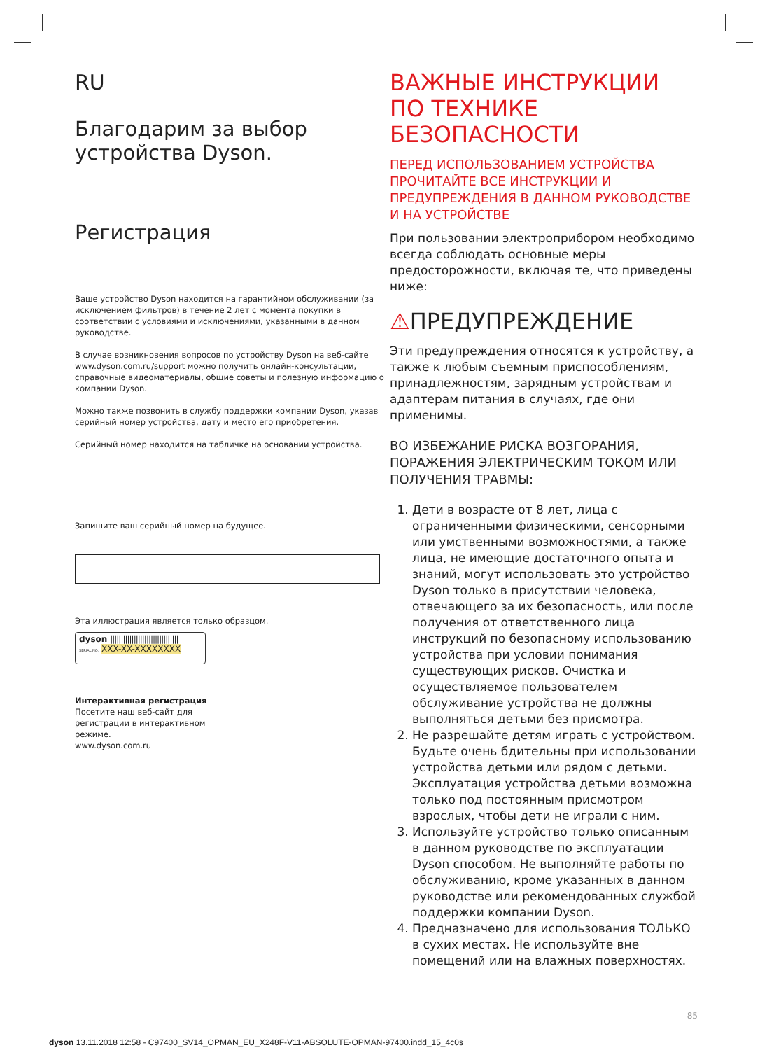RU
Благодарим за выбор
устройства Dyson.
Регистрация
Ваше устройство Dyson находится на гарантийном обслуживании (за исключением фильтров) в течение 2 лет с момента покупки в соответствии с условиями и исключениями, указанными в данном руководстве.
В случае возникновения вопросов по устройству Dyson на веб-сайте www.dyson.com.ru/support можно получить онлайн-консультации, справочные видеоматериалы, общие советы и полезную информацию о компании Dyson.
Можно также позвонить в службу поддержки компании Dyson, указав серийный номер устройства, дату и место его приобретения.
Серийный номер находится на табличке на основании устройства.
Запишите ваш серийный номер на будущее.
Эта иллюстрация является только образцом.
dyson ||||||||||||||||||||||||||||||||
SERIAL NO. XXX-XX-XXXXXXXX
Интерактивная регистрация
Посетите наш веб-сайт для
регистрации в интерактивном
режиме.
www.dyson.com.ru
ВАЖНЫЕ ИНСТРУКЦИИ ПО ТЕХНИКЕ БЕЗОПАСНОСТИ
ПЕРЕД ИСПОЛЬЗОВАНИЕМ УСТРОЙСТВА ПРОЧИТАЙТЕ ВСЕ ИНСТРУКЦИИ И ПРЕДУПРЕЖДЕНИЯ В ДАННОМ РУКОВОДСТВЕ И НА УСТРОЙСТВЕ
При пользовании электроприбором необходимо всегда соблюдать основные меры предосторожности, включая те, что приведены ниже:
⚠ПРЕДУПРЕЖДЕНИЕ
Эти предупреждения относятся к устройству, а также к любым съемным приспособлениям, принадлежностям, зарядным устройствам и адаптерам питания в случаях, где они применимы.
ВО ИЗБЕЖАНИЕ РИСКА ВОЗГОРАНИЯ, ПОРАЖЕНИЯ ЭЛЕКТРИЧЕСКИМ ТОКОМ ИЛИ ПОЛУЧЕНИЯ ТРАВМЫ:
1. Дети в возрасте от 8 лет, лица с ограниченными физическими, сенсорными или умственными возможностями, а также лица, не имеющие достаточного опыта и знаний, могут использовать это устройство Dyson только в присутствии человека, отвечающего за их безопасность, или после получения от ответственного лица инструкций по безопасному использованию устройства при условии понимания существующих рисков. Очистка и осуществляемое пользователем обслуживание устройства не должны выполняться детьми без присмотра.
2. Не разрешайте детям играть с устройством. Будьте очень бдительны при использовании устройства детьми или рядом с детьми. Эксплуатация устройства детьми возможна только под постоянным присмотром взрослых, чтобы дети не играли с ним.
3. Используйте устройство только описанным в данном руководстве по эксплуатации Dyson способом. Не выполняйте работы по обслуживанию, кроме указанных в данном руководстве или рекомендованных службой поддержки компании Dyson.
4. Предназначено для использования ТОЛЬКО в сухих местах. Не используйте вне помещений или на влажных поверхностях.
85
dyson 13.11.2018 12:58 - C97400_SV14_OPMAN_EU_X248F-V11-ABSOLUTE-OPMAN-97400.indd_15_4c0s